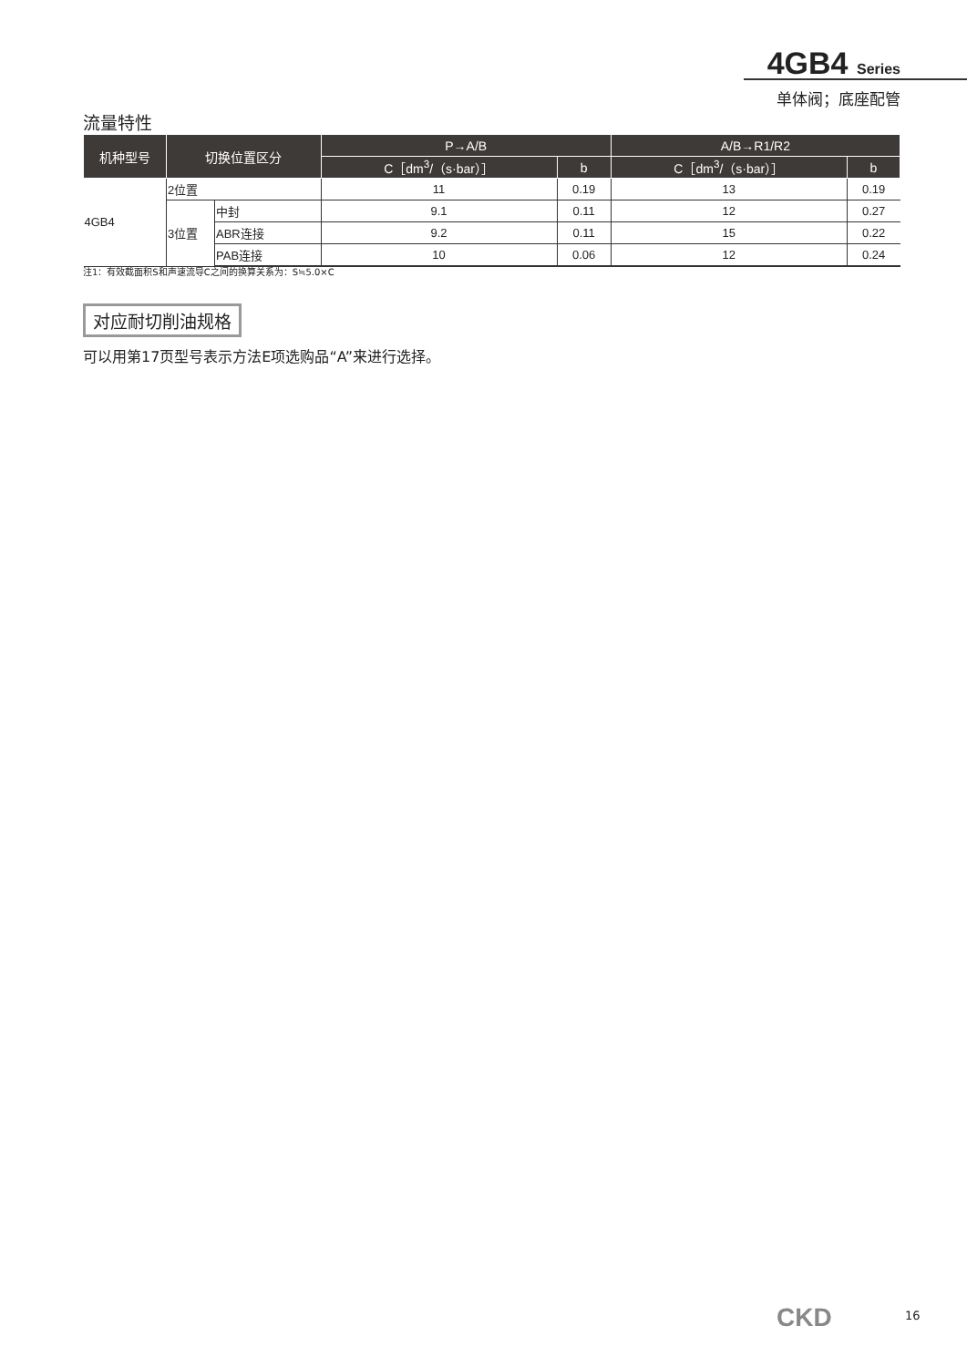4GB4 Series
单体阀；底座配管
流量特性
| 机种型号 | 切换位置区分 | | P→A/B | | A/B→R1/R2 | |
| --- | --- | --- | --- | --- | --- | --- |
| | | | C［dm<sup>3</sup>/（s·bar）］ | b | C［dm<sup>3</sup>/（s·bar）］ | b |
| 4GB4 | 2位置 | | 11 | 0.19 | 13 | 0.19 |
| | 3位置 | 中封 | 9.1 | 0.11 | 12 | 0.27 |
| | | ABR连接 | 9.2 | 0.11 | 15 | 0.22 |
| | | PAB连接 | 10 | 0.06 | 12 | 0.24 |
注1：有效截面积S和声速流导C之间的换算关系为：S≒5.0×C
对应耐切削油规格
可以用第17页型号表示方法E项选购品“A”来进行选择。
CKD 16